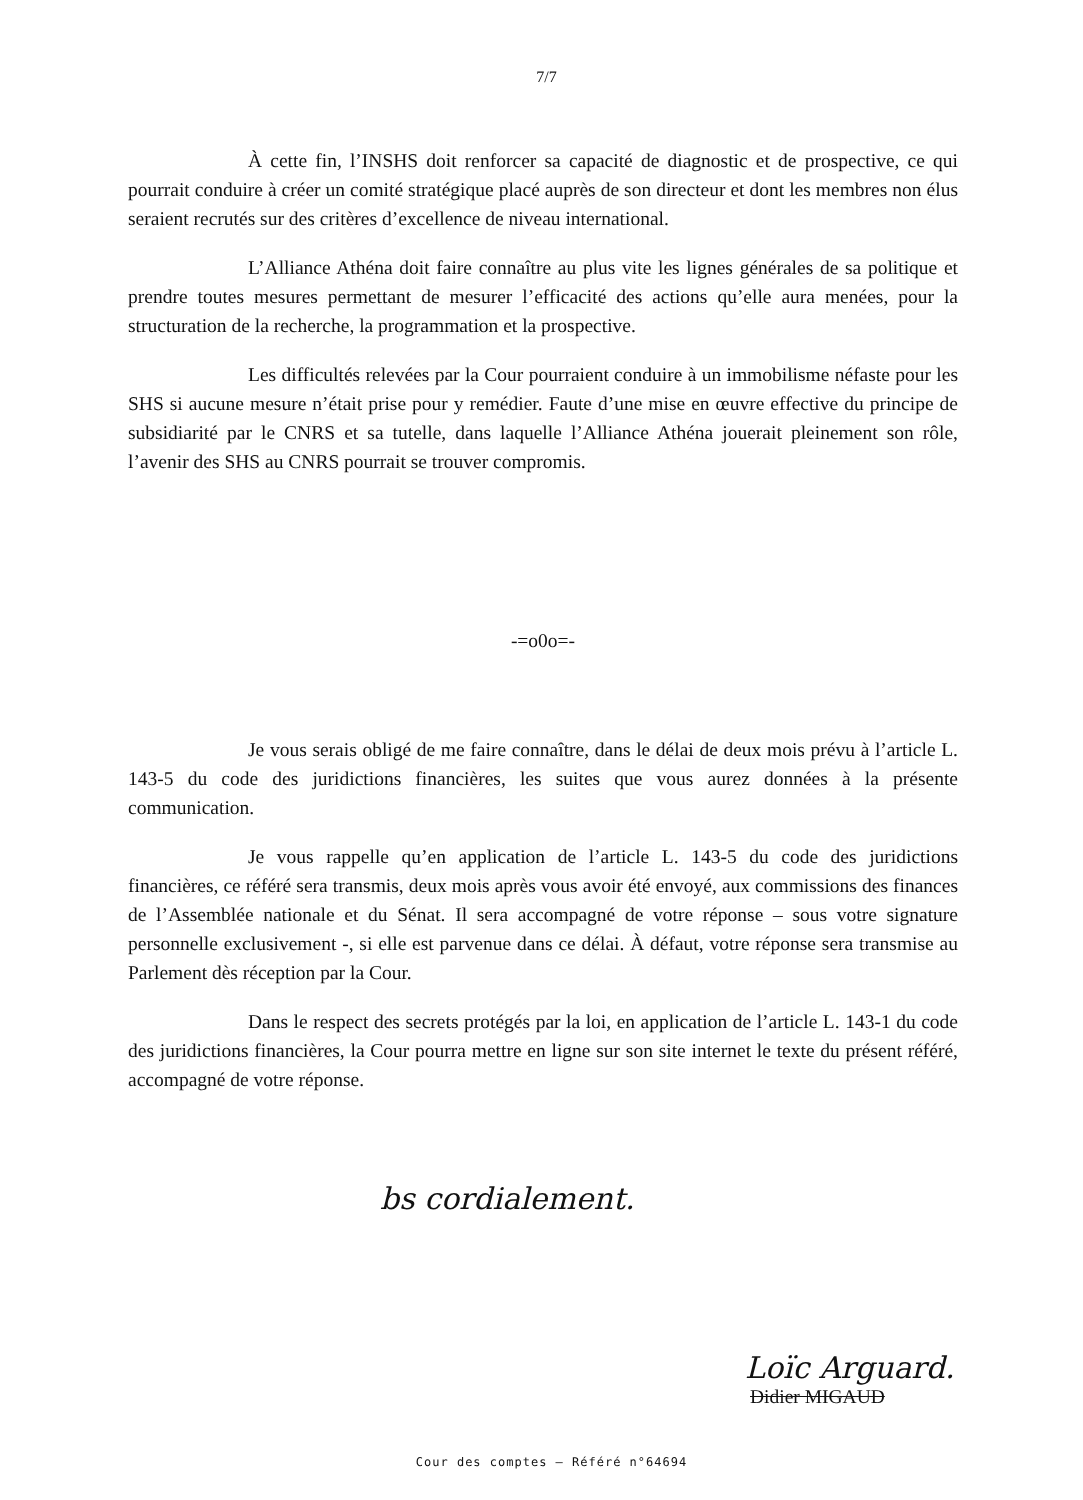7/7
À cette fin, l’INSHS doit renforcer sa capacité de diagnostic et de prospective, ce qui pourrait conduire à créer un comité stratégique placé auprès de son directeur et dont les membres non élus seraient recrutés sur des critères d’excellence de niveau international.
L’Alliance Athéna doit faire connaître au plus vite les lignes générales de sa politique et prendre toutes mesures permettant de mesurer l’efficacité des actions qu’elle aura menées, pour la structuration de la recherche, la programmation et la prospective.
Les difficultés relevées par la Cour pourraient conduire à un immobilisme néfaste pour les SHS si aucune mesure n’était prise pour y remédier. Faute d’une mise en œuvre effective du principe de subsidiarité par le CNRS et sa tutelle, dans laquelle l’Alliance Athéna jouerait pleinement son rôle, l’avenir des SHS au CNRS pourrait se trouver compromis.
-=o0o=-
Je vous serais obligé de me faire connaître, dans le délai de deux mois prévu à l’article L. 143-5 du code des juridictions financières, les suites que vous aurez données à la présente communication.
Je vous rappelle qu’en application de l’article L. 143-5 du code des juridictions financières, ce référé sera transmis, deux mois après vous avoir été envoyé, aux commissions des finances de l’Assemblée nationale et du Sénat. Il sera accompagné de votre réponse – sous votre signature personnelle exclusivement -, si elle est parvenue dans ce délai. À défaut, votre réponse sera transmise au Parlement dès réception par la Cour.
Dans le respect des secrets protégés par la loi, en application de l’article L. 143-1 du code des juridictions financières, la Cour pourra mettre en ligne sur son site internet le texte du présent référé, accompagné de votre réponse.
bs cordialement.
Loïc Arguard.
Didier MIGAUD
Cour des comptes – Référé n°64694